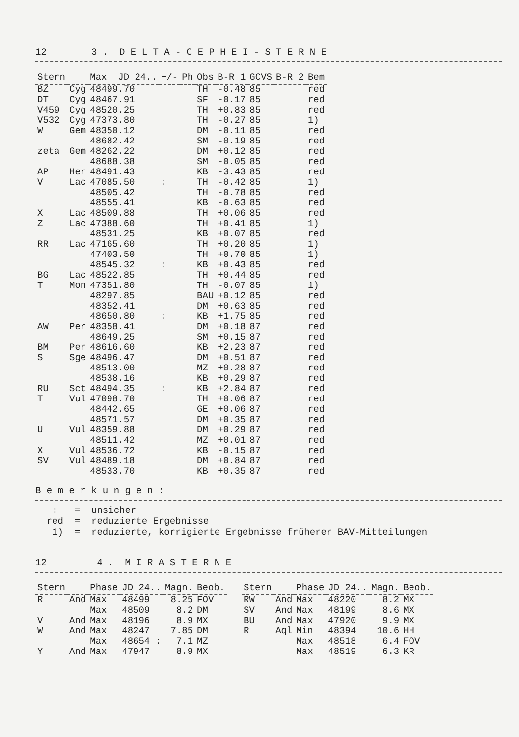12 3 . D E L T A - C E P H E I - S T E R N E
| Stern | | Max JD 24.. | +/- | Ph | Obs | B-R 1 | GCVS | B-R 2 | Bem |
| --- | --- | --- | --- | --- | --- | --- | --- | --- | --- |
| BZ | Cyg | 48499.70 | | | TH | -0.48 | 85 | | red |
| DT | Cyg | 48467.91 | | | SF | -0.17 | 85 | | red |
| V459 | Cyg | 48520.25 | | | TH | +0.83 | 85 | | red |
| V532 | Cyg | 47373.80 | | | TH | -0.27 | 85 | | 1) |
| W | Gem | 48350.12 | | | DM | -0.11 | 85 | | red |
| | | 48682.42 | | | SM | -0.19 | 85 | | red |
| zeta | Gem | 48262.22 | | | DM | +0.12 | 85 | | red |
| | | 48688.38 | | | SM | -0.05 | 85 | | red |
| AP | Her | 48491.43 | | | KB | -3.43 | 85 | | red |
| V | Lac | 47085.50 | : | | TH | -0.42 | 85 | | 1) |
| | | 48505.42 | | | TH | -0.78 | 85 | | red |
| | | 48555.41 | | | KB | -0.63 | 85 | | red |
| X | Lac | 48509.88 | | | TH | +0.06 | 85 | | red |
| Z | Lac | 47388.60 | | | TH | +0.41 | 85 | | 1) |
| | | 48531.25 | | | KB | +0.07 | 85 | | red |
| RR | Lac | 47165.60 | | | TH | +0.20 | 85 | | 1) |
| | | 47403.50 | | | TH | +0.70 | 85 | | 1) |
| | | 48545.32 | : | | KB | +0.43 | 85 | | red |
| BG | Lac | 48522.85 | | | TH | +0.44 | 85 | | red |
| T | Mon | 47351.80 | | | TH | -0.07 | 85 | | 1) |
| | | 48297.85 | | | BAU | +0.12 | 85 | | red |
| | | 48352.41 | | | DM | +0.63 | 85 | | red |
| | | 48650.80 | : | | KB | +1.75 | 85 | | red |
| AW | Per | 48358.41 | | | DM | +0.18 | 87 | | red |
| | | 48649.25 | | | SM | +0.15 | 87 | | red |
| BM | Per | 48616.60 | | | KB | +2.23 | 87 | | red |
| S | Sge | 48496.47 | | | DM | +0.51 | 87 | | red |
| | | 48513.00 | | | MZ | +0.28 | 87 | | red |
| | | 48538.16 | | | KB | +0.29 | 87 | | red |
| RU | Sct | 48494.35 | : | | KB | +2.84 | 87 | | red |
| T | Vul | 47098.70 | | | TH | +0.06 | 87 | | red |
| | | 48442.65 | | | GE | +0.06 | 87 | | red |
| | | 48571.57 | | | DM | +0.35 | 87 | | red |
| U | Vul | 48359.88 | | | DM | +0.29 | 87 | | red |
| | | 48511.42 | | | MZ | +0.01 | 87 | | red |
| X | Vul | 48536.72 | | | KB | -0.15 | 87 | | red |
| SV | Vul | 48489.18 | | | DM | +0.84 | 87 | | red |
| | | 48533.70 | | | KB | +0.35 | 87 | | red |
B e m e r k u n g e n :
: = unsicher red = reduzierte Ergebnisse 1) = reduzierte, korrigierte Ergebnisse früherer BAV-Mitteilungen
12 4 . M I R A S T E R N E
| Stern | | Phase | JD 24.. | Magn. | Beob. |
| --- | --- | --- | --- | --- | --- |
| R | And | Max | 48499 | 8.25 | FOV |
| | | Max | 48509 | 8.2 | DM |
| V | And | Max | 48196 | 8.9 | MX |
| W | And | Max | 48247 | 7.85 | DM |
| | | Max | 48654 : | 7.1 | MZ |
| Y | And | Max | 47947 | 8.9 | MX |
| Stern | | Phase | JD 24.. | Magn. | Beob. |
| --- | --- | --- | --- | --- | --- |
| RW | And | Max | 48220 | 8.2 | MX |
| SV | And | Max | 48199 | 8.6 | MX |
| BU | And | Max | 47920 | 9.9 | MX |
| R | Aql | Min | 48394 | 10.6 | HH |
| | | Max | 48518 | 6.4 | FOV |
| | | Max | 48519 | 6.3 | KR |